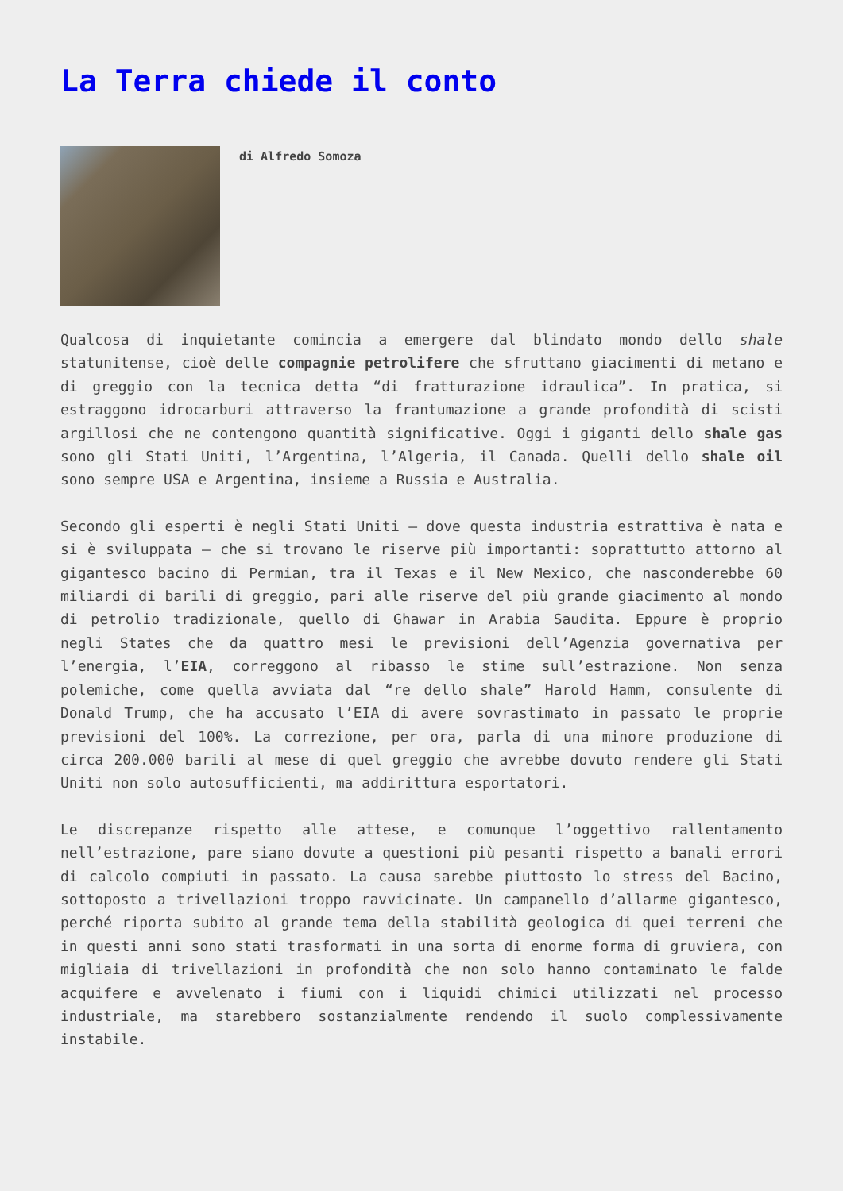La Terra chiede il conto
di Alfredo Somoza
Qualcosa di inquietante comincia a emergere dal blindato mondo dello shale statunitense, cioè delle compagnie petrolifere che sfruttano giacimenti di metano e di greggio con la tecnica detta “di fratturazione idraulica”. In pratica, si estraggono idrocarburi attraverso la frantumazione a grande profondità di scisti argillosi che ne contengono quantità significative. Oggi i giganti dello shale gas sono gli Stati Uniti, l’Argentina, l’Algeria, il Canada. Quelli dello shale oil sono sempre USA e Argentina, insieme a Russia e Australia.
Secondo gli esperti è negli Stati Uniti – dove questa industria estrattiva è nata e si è sviluppata – che si trovano le riserve più importanti: soprattutto attorno al gigantesco bacino di Permian, tra il Texas e il New Mexico, che nasconderebbe 60 miliardi di barili di greggio, pari alle riserve del più grande giacimento al mondo di petrolio tradizionale, quello di Ghawar in Arabia Saudita. Eppure è proprio negli States che da quattro mesi le previsioni dell’Agenzia governativa per l’energia, l’EIA, correggono al ribasso le stime sull’estrazione. Non senza polemiche, come quella avviata dal “re dello shale” Harold Hamm, consulente di Donald Trump, che ha accusato l’EIA di avere sovrastimato in passato le proprie previsioni del 100%. La correzione, per ora, parla di una minore produzione di circa 200.000 barili al mese di quel greggio che avrebbe dovuto rendere gli Stati Uniti non solo autosufficienti, ma addirittura esportatori.
Le discrepanze rispetto alle attese, e comunque l’oggettivo rallentamento nell’estrazione, pare siano dovute a questioni più pesanti rispetto a banali errori di calcolo compiuti in passato. La causa sarebbe piuttosto lo stress del Bacino, sottoposto a trivellazioni troppo ravvicinate. Un campanello d’allarme gigantesco, perché riporta subito al grande tema della stabilità geologica di quei terreni che in questi anni sono stati trasformati in una sorta di enorme forma di gruviera, con migliaia di trivellazioni in profondità che non solo hanno contaminato le falde acquifere e avvelenato i fiumi con i liquidi chimici utilizzati nel processo industriale, ma starebbero sostanzialmente rendendo il suolo complessivamente instabile.